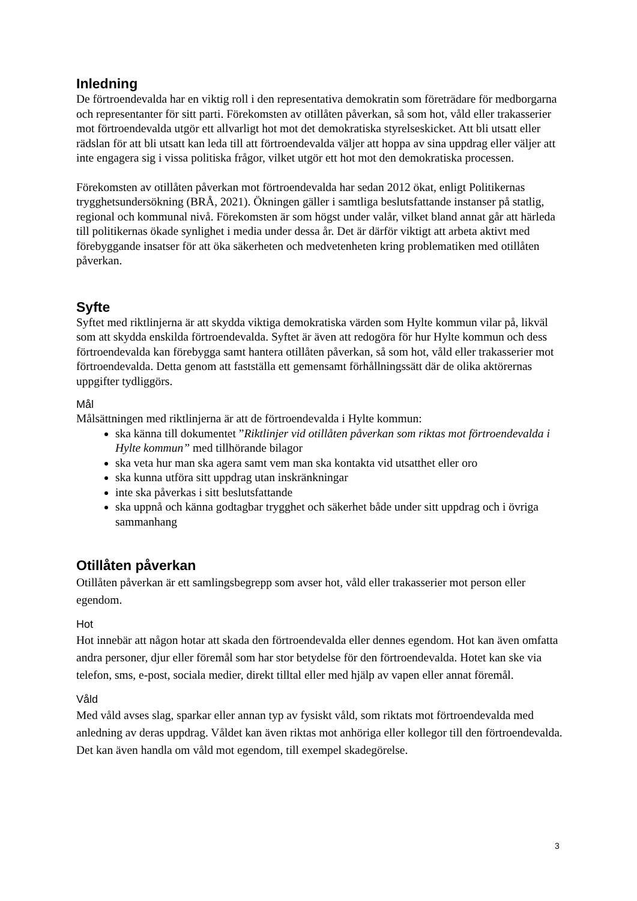Inledning
De förtroendevalda har en viktig roll i den representativa demokratin som företrädare för medborgarna och representanter för sitt parti. Förekomsten av otillåten påverkan, så som hot, våld eller trakasserier mot förtroendevalda utgör ett allvarligt hot mot det demokratiska styrelseskicket. Att bli utsatt eller rädslan för att bli utsatt kan leda till att förtroendevalda väljer att hoppa av sina uppdrag eller väljer att inte engagera sig i vissa politiska frågor, vilket utgör ett hot mot den demokratiska processen.
Förekomsten av otillåten påverkan mot förtroendevalda har sedan 2012 ökat, enligt Politikernas trygghetsundersökning (BRÅ, 2021). Ökningen gäller i samtliga beslutsfattande instanser på statlig, regional och kommunal nivå. Förekomsten är som högst under valår, vilket bland annat går att härleda till politikernas ökade synlighet i media under dessa år. Det är därför viktigt att arbeta aktivt med förebyggande insatser för att öka säkerheten och medvetenheten kring problematiken med otillåten påverkan.
Syfte
Syftet med riktlinjerna är att skydda viktiga demokratiska värden som Hylte kommun vilar på, likväl som att skydda enskilda förtroendevalda. Syftet är även att redogöra för hur Hylte kommun och dess förtroendevalda kan förebygga samt hantera otillåten påverkan, så som hot, våld eller trakasserier mot förtroendevalda. Detta genom att fastställa ett gemensamt förhållningssätt där de olika aktörernas uppgifter tydliggörs.
Mål
Målsättningen med riktlinjerna är att de förtroendevalda i Hylte kommun:
ska känna till dokumentet ”Riktlinjer vid otillåten påverkan som riktas mot förtroendevalda i Hylte kommun” med tillhörande bilagor
ska veta hur man ska agera samt vem man ska kontakta vid utsatthet eller oro
ska kunna utföra sitt uppdrag utan inskränkningar
inte ska påverkas i sitt beslutsfattande
ska uppnå och känna godtagbar trygghet och säkerhet både under sitt uppdrag och i övriga sammanhang
Otillåten påverkan
Otillåten påverkan är ett samlingsbegrepp som avser hot, våld eller trakasserier mot person eller egendom.
Hot
Hot innebär att någon hotar att skada den förtroendevalda eller dennes egendom. Hot kan även omfatta andra personer, djur eller föremål som har stor betydelse för den förtroendevalda. Hotet kan ske via telefon, sms, e-post, sociala medier, direkt tilltal eller med hjälp av vapen eller annat föremål.
Våld
Med våld avses slag, sparkar eller annan typ av fysiskt våld, som riktats mot förtroendevalda med anledning av deras uppdrag. Våldet kan även riktas mot anhöriga eller kollegor till den förtroendevalda. Det kan även handla om våld mot egendom, till exempel skadegörelse.
3